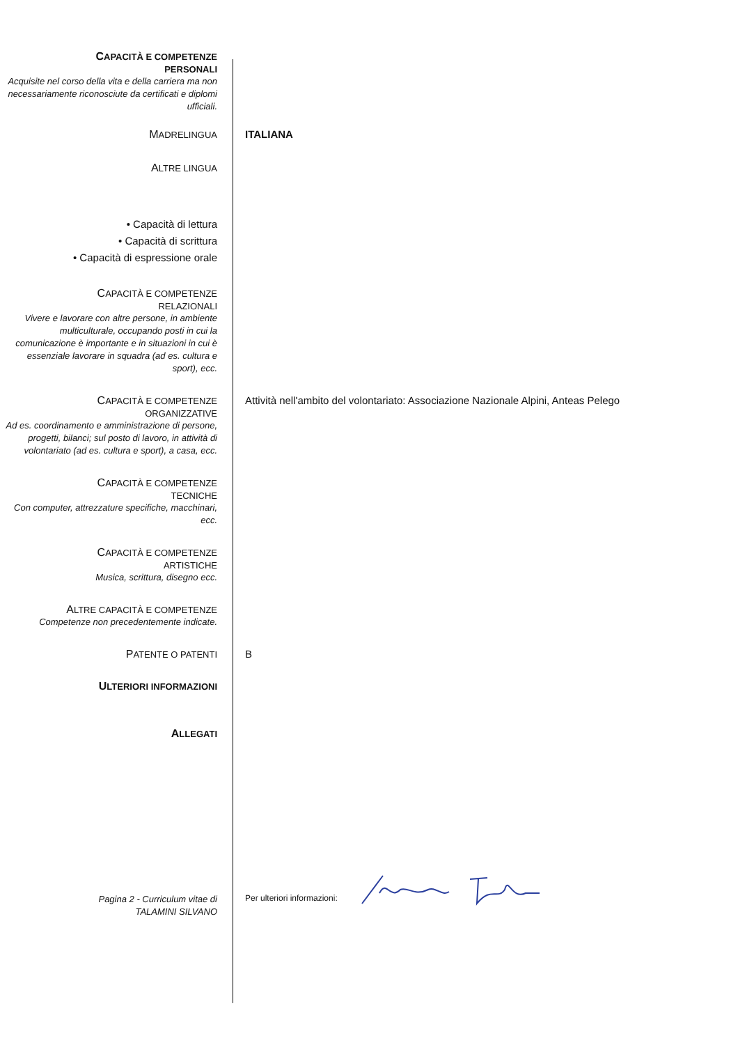CAPACITÀ E COMPETENZE
PERSONALI
Acquisite nel corso della vita e della carriera ma non necessariamente riconosciute da certificati e diplomi ufficiali.
MADRELINGUA
ITALIANA
ALTRE LINGUA
• Capacità di lettura
• Capacità di scrittura
• Capacità di espressione orale
CAPACITÀ E COMPETENZE
RELAZIONALI
Vivere e lavorare con altre persone, in ambiente multiculturale, occupando posti in cui la comunicazione è importante e in situazioni in cui è essenziale lavorare in squadra (ad es. cultura e sport), ecc.
CAPACITÀ E COMPETENZE
ORGANIZZATIVE
Ad es. coordinamento e amministrazione di persone, progetti, bilanci; sul posto di lavoro, in attività di volontariato (ad es. cultura e sport), a casa, ecc.
Attività nell'ambito del volontariato: Associazione Nazionale Alpini, Anteas Pelego
CAPACITÀ E COMPETENZE
TECNICHE
Con computer, attrezzature specifiche, macchinari, ecc.
CAPACITÀ E COMPETENZE
ARTISTICHE
Musica, scrittura, disegno ecc.
ALTRE CAPACITÀ E COMPETENZE
Competenze non precedentemente indicate.
PATENTE O PATENTI
B
ULTERIORI INFORMAZIONI
ALLEGATI
Pagina 2 - Curriculum vitae di
TALAMINI SILVANO
Per ulteriori informazioni: